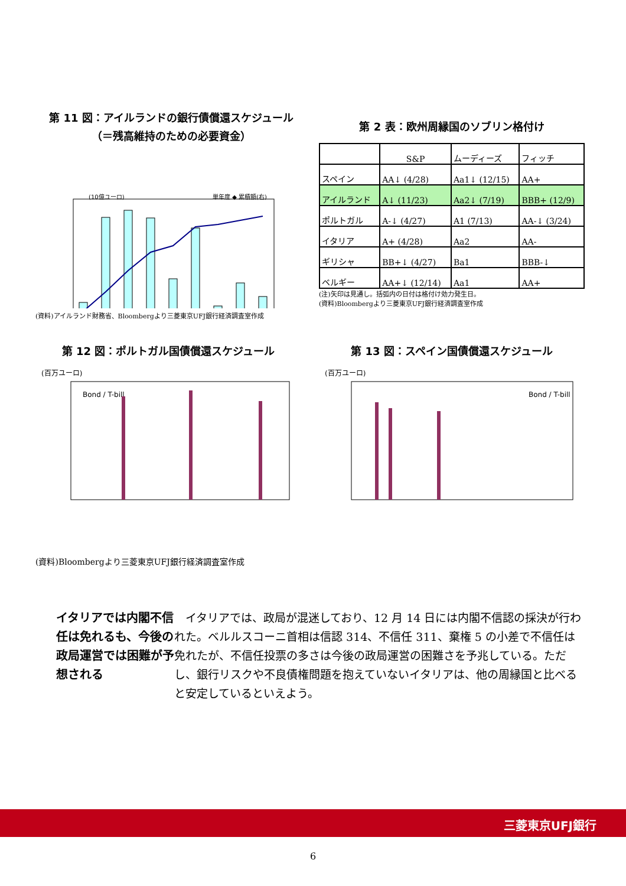第 11 図：アイルランドの銀行債償還スケジュール
（＝残高維持のための必要資金）
(10億ユーロ)
単年度 ◆ 累積額(右)
(資料)アイルランド財務省、Bloombergより三菱東京UFJ銀行経済調査室作成
第 2 表：欧州周縁国のソブリン格付け
| | S&P | ムーディーズ | フィッチ |
| スペイン | AA↓ (4/28) | Aa1↓ (12/15) | AA+ |
| アイルランド | A↓ (11/23) | Aa2↓ (7/19) | BBB+ (12/9) |
| ポルトガル | A-↓ (4/27) | A1 (7/13) | AA-↓ (3/24) |
| イタリア | A+ (4/28) | Aa2 | AA- |
| ギリシャ | BB+↓ (4/27) | Ba1 | BBB-↓ |
| ベルギー | AA+↓ (12/14) | Aa1 | AA+ |
(注)矢印は見通し。括弧内の日付は格付け効力発生日。
(資料)Bloombergより三菱東京UFJ銀行経済調査室作成
第 12 図：ポルトガル国債償還スケジュール
(百万ユーロ)
Bond / T-bill
(資料)Bloombergより三菱東京UFJ銀行経済調査室作成
第 13 図：スペイン国債償還スケジュール
(百万ユーロ)
Bond / T-bill
イタリアでは内閣不信任は免れるも、今後の政局運営では困難が予想される
イタリアでは、政局が混迷しており、12 月 14 日には内閣不信認の採決が行われた。ベルルスコーニ首相は信認 314、不信任 311、棄権 5 の小差で不信任は免れたが、不信任投票の多さは今後の政局運営の困難さを予兆している。ただし、銀行リスクや不良債権問題を抱えていないイタリアは、他の周縁国と比べると安定しているといえよう。
三菱東京UFJ銀行
6